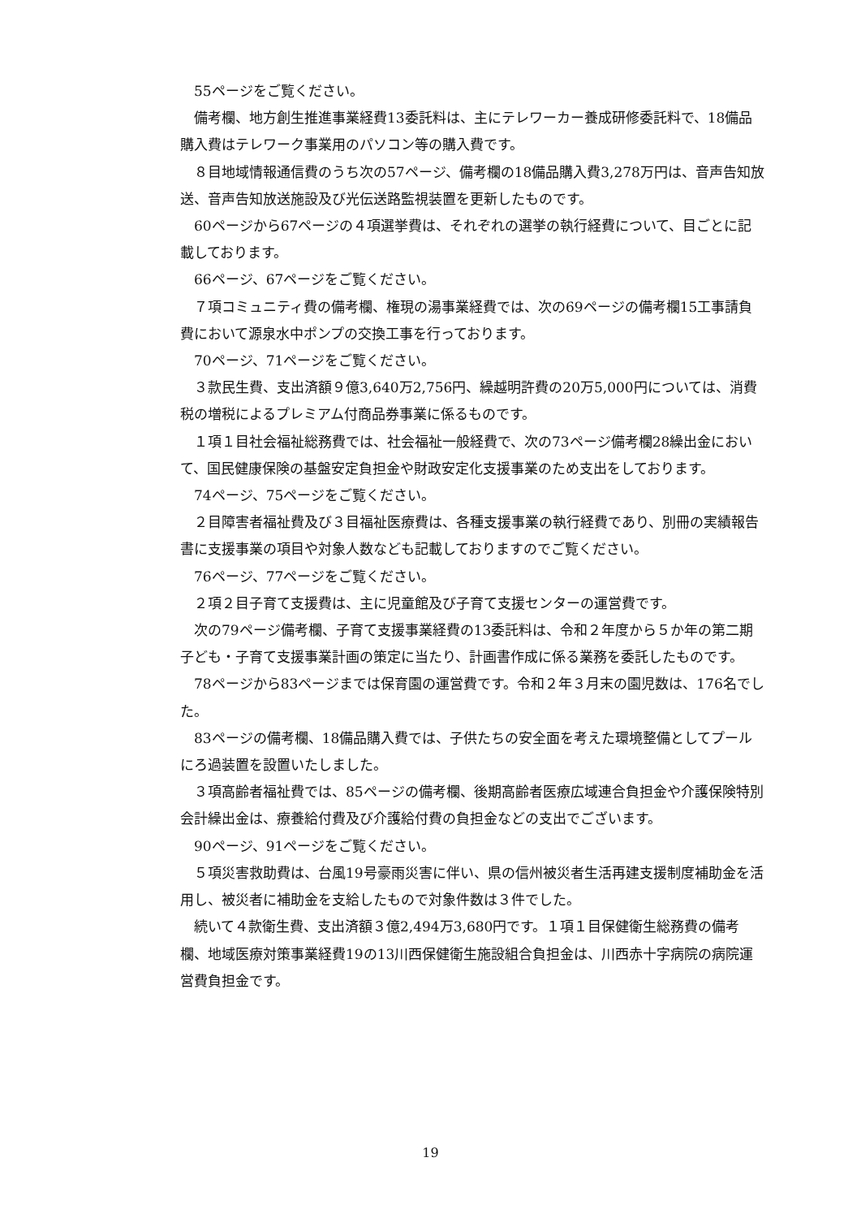55ページをご覧ください。
備考欄、地方創生推進事業経費13委託料は、主にテレワーカー養成研修委託料で、18備品購入費はテレワーク事業用のパソコン等の購入費です。
８目地域情報通信費のうち次の57ページ、備考欄の18備品購入費3,278万円は、音声告知放送、音声告知放送施設及び光伝送路監視装置を更新したものです。
60ページから67ページの４項選挙費は、それぞれの選挙の執行経費について、目ごとに記載しております。
66ページ、67ページをご覧ください。
７項コミュニティ費の備考欄、権現の湯事業経費では、次の69ページの備考欄15工事請負費において源泉水中ポンプの交換工事を行っております。
70ページ、71ページをご覧ください。
３款民生費、支出済額９億3,640万2,756円、繰越明許費の20万5,000円については、消費税の増税によるプレミアム付商品券事業に係るものです。
１項１目社会福祉総務費では、社会福祉一般経費で、次の73ページ備考欄28繰出金において、国民健康保険の基盤安定負担金や財政安定化支援事業のため支出をしております。
74ページ、75ページをご覧ください。
２目障害者福祉費及び３目福祉医療費は、各種支援事業の執行経費であり、別冊の実績報告書に支援事業の項目や対象人数なども記載しておりますのでご覧ください。
76ページ、77ページをご覧ください。
２項２目子育て支援費は、主に児童館及び子育て支援センターの運営費です。
次の79ページ備考欄、子育て支援事業経費の13委託料は、令和２年度から５か年の第二期子ども・子育て支援事業計画の策定に当たり、計画書作成に係る業務を委託したものです。
78ページから83ページまでは保育園の運営費です。令和２年３月末の園児数は、176名でした。
83ページの備考欄、18備品購入費では、子供たちの安全面を考えた環境整備としてプールにろ過装置を設置いたしました。
３項高齢者福祉費では、85ページの備考欄、後期高齢者医療広域連合負担金や介護保険特別会計繰出金は、療養給付費及び介護給付費の負担金などの支出でございます。
90ページ、91ページをご覧ください。
５項災害救助費は、台風19号豪雨災害に伴い、県の信州被災者生活再建支援制度補助金を活用し、被災者に補助金を支給したもので対象件数は３件でした。
続いて４款衛生費、支出済額３億2,494万3,680円です。１項１目保健衛生総務費の備考欄、地域医療対策事業経費19の13川西保健衛生施設組合負担金は、川西赤十字病院の病院運営費負担金です。
19